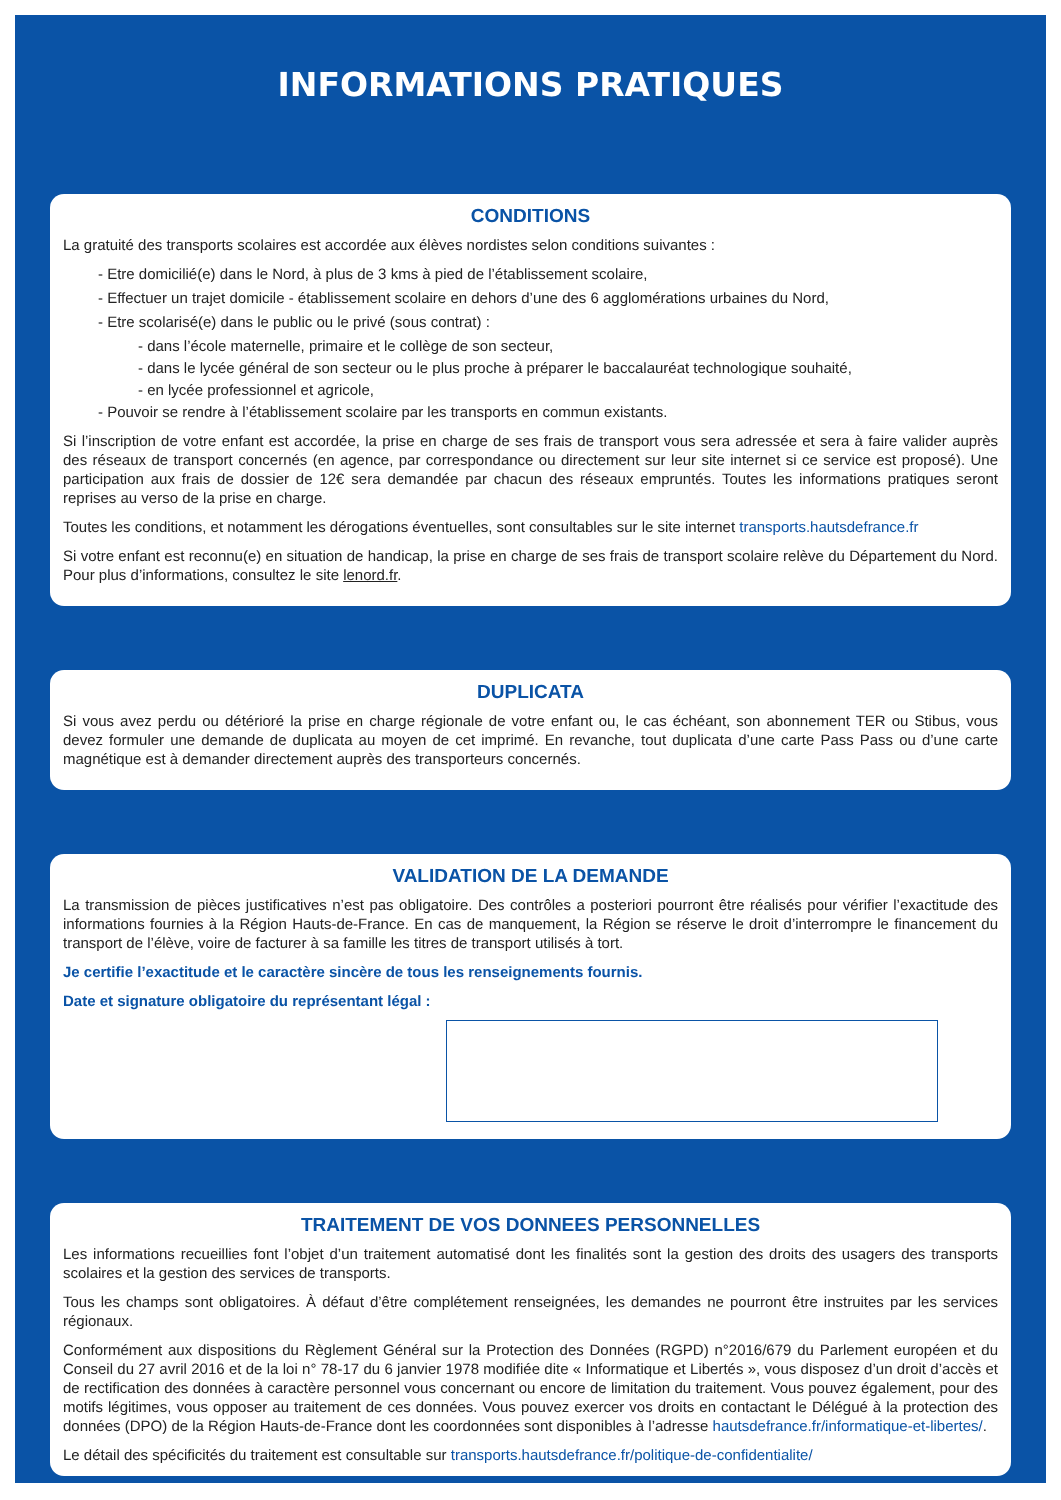INFORMATIONS PRATIQUES
CONDITIONS
La gratuité des transports scolaires est accordée aux élèves nordistes selon conditions suivantes :
- Etre domicilié(e) dans le Nord, à plus de 3 kms à pied de l’établissement scolaire,
- Effectuer un trajet domicile - établissement scolaire en dehors d’une des 6 agglomérations urbaines du Nord,
- Etre scolarisé(e) dans le public ou le privé (sous contrat) :
- dans l’école maternelle, primaire et le collège de son secteur,
- dans le lycée général de son secteur ou le plus proche à préparer le baccalauréat technologique souhaité,
- en lycée professionnel et agricole,
- Pouvoir se rendre à l’établissement scolaire par les transports en commun existants.
Si l’inscription de votre enfant est accordée, la prise en charge de ses frais de transport vous sera adressée et sera à faire valider auprès des réseaux de transport concernés (en agence, par correspondance ou directement sur leur site internet si ce service est proposé). Une participation aux frais de dossier de 12€ sera demandée par chacun des réseaux empruntés. Toutes les informations pratiques seront reprises au verso de la prise en charge.
Toutes les conditions, et notamment les dérogations éventuelles, sont consultables sur le site internet transports.hautsdefrance.fr
Si votre enfant est reconnu(e) en situation de handicap, la prise en charge de ses frais de transport scolaire relève du Département du Nord. Pour plus d’informations, consultez le site lenord.fr.
DUPLICATA
Si vous avez perdu ou détérioré la prise en charge régionale de votre enfant ou, le cas échéant, son abonnement TER ou Stibus, vous devez formuler une demande de duplicata au moyen de cet imprimé. En revanche, tout duplicata d’une carte Pass Pass ou d’une carte magnétique est à demander directement auprès des transporteurs concernés.
VALIDATION DE LA DEMANDE
La transmission de pièces justificatives n’est pas obligatoire. Des contrôles a posteriori pourront être réalisés pour vérifier l’exactitude des informations fournies à la Région Hauts-de-France. En cas de manquement, la Région se réserve le droit d’interrompre le financement du transport de l’élève, voire de facturer à sa famille les titres de transport utilisés à tort.
Je certifie l’exactitude et le caractère sincère de tous les renseignements fournis.
Date et signature obligatoire du représentant légal :
TRAITEMENT DE VOS DONNEES PERSONNELLES
Les informations recueillies font l’objet d’un traitement automatisé dont les finalités sont la gestion des droits des usagers des transports scolaires et la gestion des services de transports.
Tous les champs sont obligatoires. À défaut d’être complétement renseignées, les demandes ne pourront être instruites par les services régionaux.
Conformément aux dispositions du Règlement Général sur la Protection des Données (RGPD) n°2016/679 du Parlement européen et du Conseil du 27 avril 2016 et de la loi n° 78-17 du 6 janvier 1978 modifiée dite « Informatique et Libertés », vous disposez d’un droit d’accès et de rectification des données à caractère personnel vous concernant ou encore de limitation du traitement. Vous pouvez également, pour des motifs légitimes, vous opposer au traitement de ces données. Vous pouvez exercer vos droits en contactant le Délégué à la protection des données (DPO) de la Région Hauts-de-France dont les coordonnées sont disponibles à l’adresse hautsdefrance.fr/informatique-et-libertes/.
Le détail des spécificités du traitement est consultable sur transports.hautsdefrance.fr/politique-de-confidentialite/